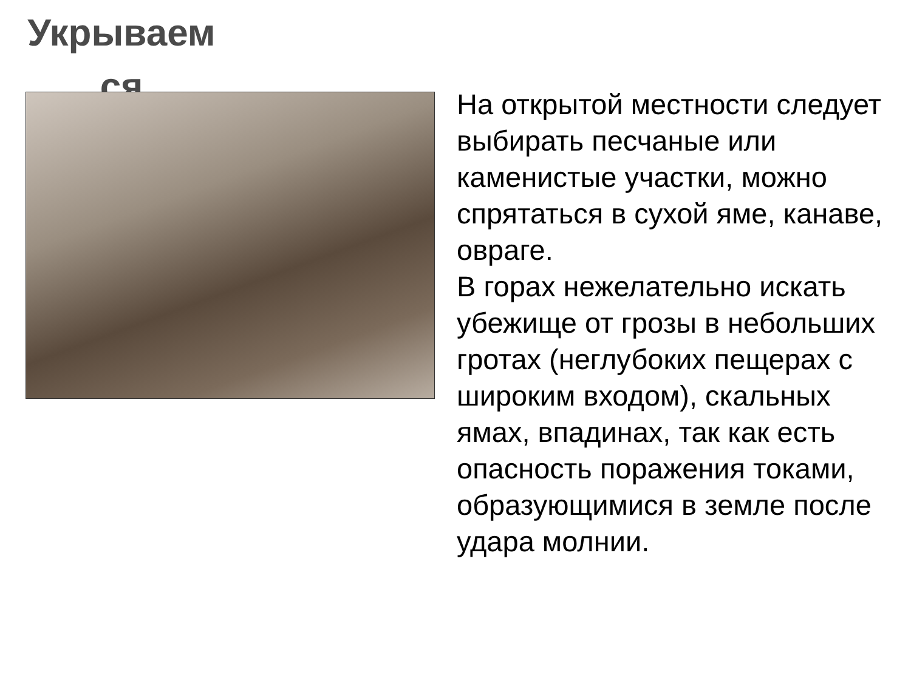Укрываем ся
На открытой местности следует выбирать песчаные или каменистые участки, можно спрятаться в сухой яме, канаве, овраге.
В горах нежелательно искать убежище от грозы в небольших гротах (неглубоких пещерах с широким входом), скальных ямах, впадинах, так как есть опасность поражения токами, образующимися в земле после удара молнии.